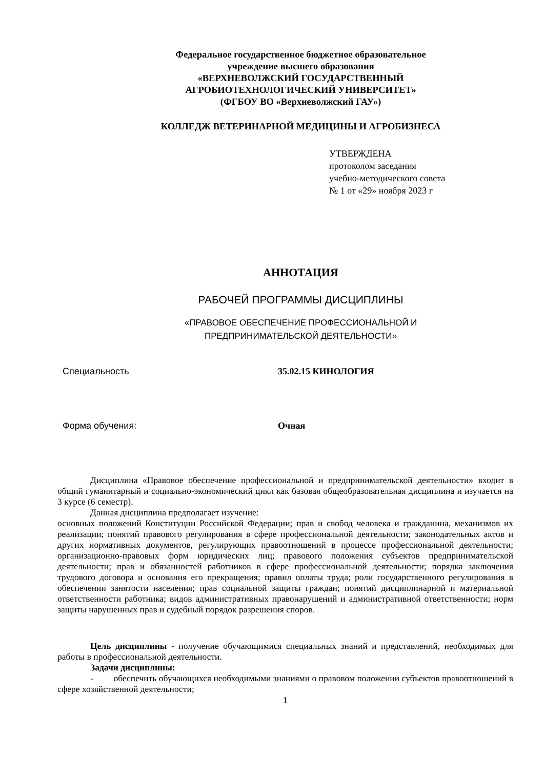Федеральное государственное бюджетное образовательное
учреждение высшего образования
«ВЕРХНЕВОЛЖСКИЙ ГОСУДАРСТВЕННЫЙ
АГРОБИОТЕХНОЛОГИЧЕСКИЙ УНИВЕРСИТЕТ»
(ФГБОУ ВО «Верхневолжский ГАУ»)
КОЛЛЕДЖ ВЕТЕРИНАРНОЙ МЕДИЦИНЫ И АГРОБИЗНЕСА
УТВЕРЖДЕНА
протоколом заседания
учебно-методического совета
№ 1 от «29» ноября 2023 г
АННОТАЦИЯ
РАБОЧЕЙ ПРОГРАММЫ ДИСЦИПЛИНЫ
«ПРАВОВОЕ ОБЕСПЕЧЕНИЕ ПРОФЕССИОНАЛЬНОЙ И
ПРЕДПРИНИМАТЕЛЬСКОЙ ДЕЯТЕЛЬНОСТИ»
Специальность 35.02.15 КИНОЛОГИЯ
Форма обучения: Очная
Дисциплина «Правовое обеспечение профессиональной и предпринимательской деятельности» входит в общий гуманитарный и социально-экономический цикл как базовая общеобразовательная дисциплина и изучается на 3 курсе (6 семестр).
Данная дисциплина предполагает изучение:
основных положений Конституции Российской Федерации; прав и свобод человека и гражданина, механизмов их реализации; понятий правового регулирования в сфере профессиональной деятельности; законодательных актов и других нормативных документов, регулирующих правоотношений в процессе профессиональной деятельности; организационно-правовых форм юридических лиц; правового положения субъектов предпринимательской деятельности; прав и обязанностей работников в сфере профессиональной деятельности; порядка заключения трудового договора и основания его прекращения; правил оплаты труда; роли государственного регулирования в обеспечении занятости населения; прав социальной защиты граждан; понятий дисциплинарной и материальной ответственности работника; видов административных правонарушений и административной ответственности; норм защиты нарушенных прав и судебный порядок разрешения споров.
Цель дисциплины - получение обучающимися специальных знаний и представлений, необходимых для работы в профессиональной деятельности.
Задачи дисциплины:
- обеспечить обучающихся необходимыми знаниями о правовом положении субъектов правоотношений в сфере хозяйственной деятельности;
1